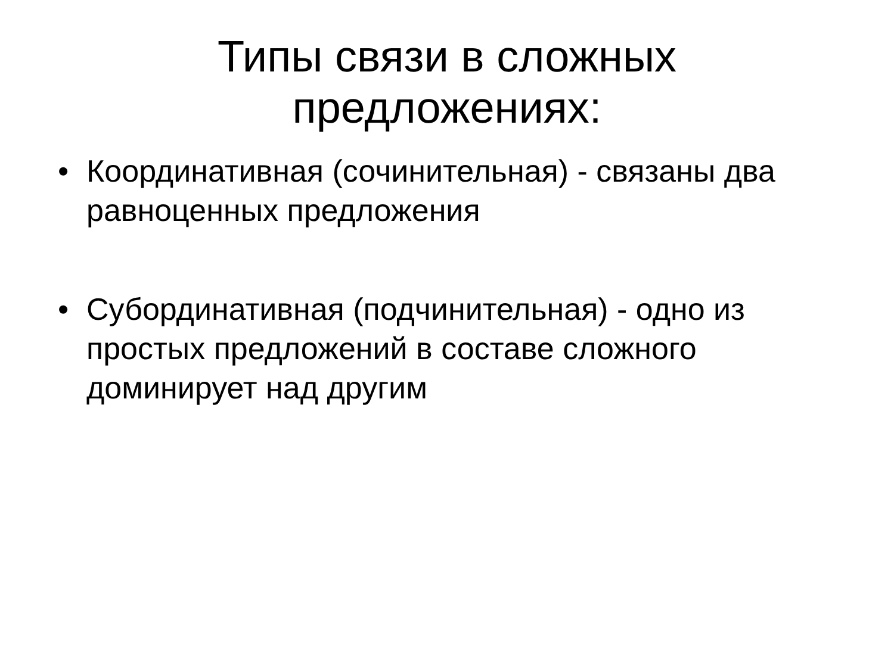Типы связи в сложных
предложениях:
• Координативная (сочинительная) - связаны два равноценных предложения
• Субординативная (подчинительная) - одно из простых предложений в составе сложного доминирует над другим